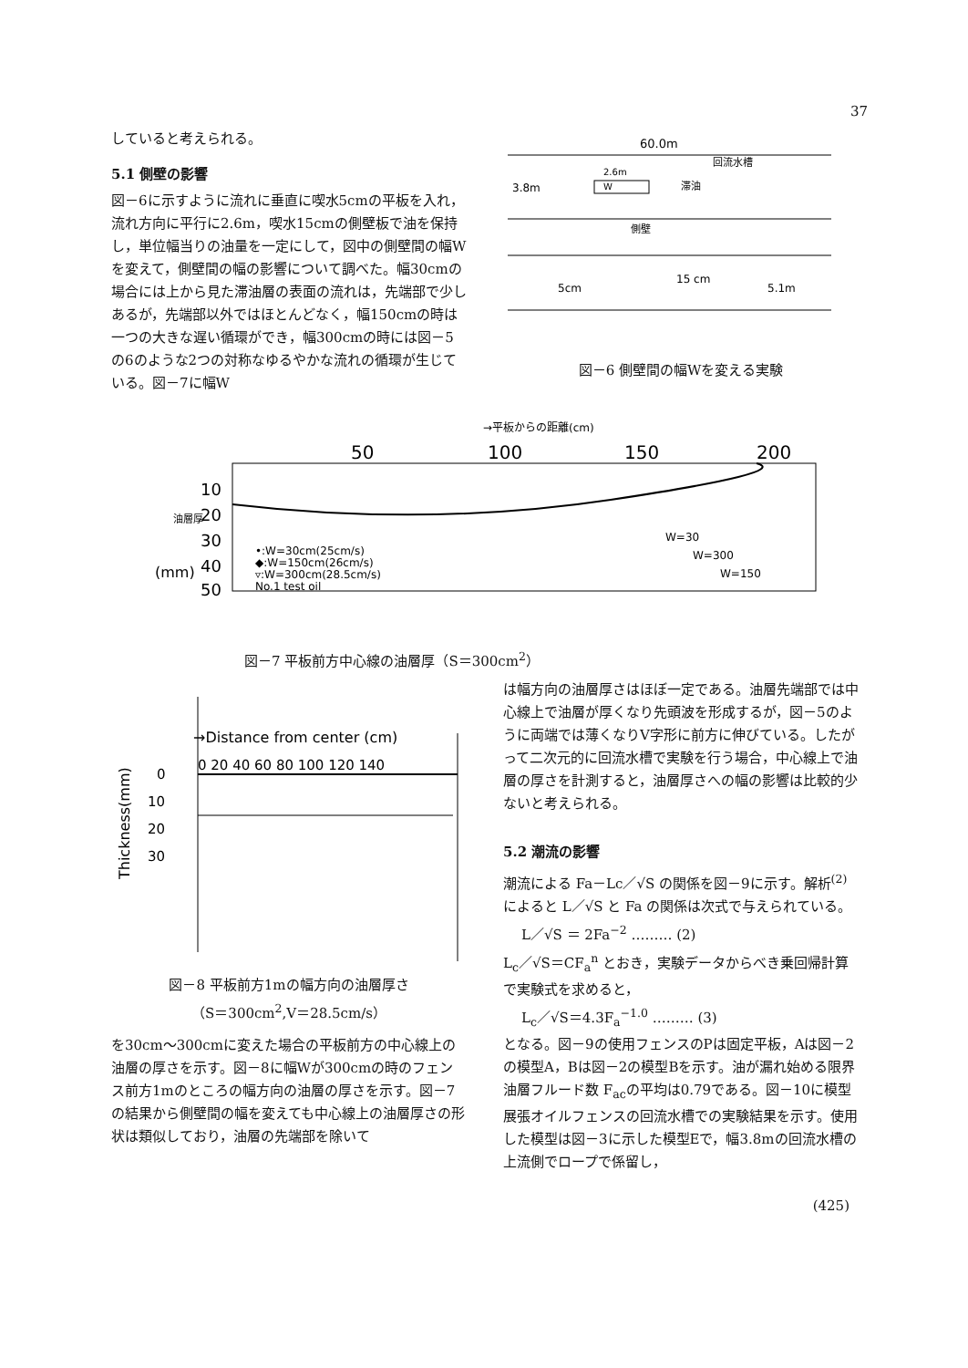37
していると考えられる。
5.1 側壁の影響
図－6に示すように流れに垂直に喫水5cmの平板を入れ，流れ方向に平行に2.6m，喫水15cmの側壁板で油を保持し，単位幅当りの油量を一定にして，図中の側壁間の幅Wを変えて，側壁間の幅の影響について調べた。幅30cmの場合には上から見た滞油層の表面の流れは，先端部で少しあるが，先端部以外ではほとんどなく，幅150cmの時は一つの大きな遅い循環ができ，幅300cmの時には図－5の6のような2つの対称なゆるやかな流れの循環が生じている。図－7に幅W
60.0m
回流水槽
3.8m
W
2.6m
滞油
側壁
5cm
15 cm
5.1m
図－6 側壁間の幅Wを変える実験
→平板からの距離(cm)
50
100
150
200
10
20
30
40
50
油層厚
(mm)
•:W=30cm(25cm/s)
◆:W=150cm(26cm/s)
▿:W=300cm(28.5cm/s)
No.1 test oil
W=30
W=300
W=150
図－7 平板前方中心線の油層厚（S＝300cm<sup>2</sup>）
→Distance from center (cm)
0 20 40 60 80 100 120 140
0
10
20
30
Thickness(mm)
図－8 平板前方1mの幅方向の油層厚さ
（S＝300cm<sup>2</sup>,V＝28.5cm/s）
を30cm～300cmに変えた場合の平板前方の中心線上の油層の厚さを示す。図－8に幅Wが300cmの時のフェンス前方1mのところの幅方向の油層の厚さを示す。図－7の結果から側壁間の幅を変えても中心線上の油層厚さの形状は類似しており，油層の先端部を除いて
は幅方向の油層厚さはほぼ一定である。油層先端部では中心線上で油層が厚くなり先頭波を形成するが，図－5のように両端では薄くなりV字形に前方に伸びている。したがって二次元的に回流水槽で実験を行う場合，中心線上で油層の厚さを計測すると，油層厚さへの幅の影響は比較的少ないと考えられる。
5.2 潮流の影響
潮流による Fa－Lc／√S の関係を図－9に示す。解析<sup>(2)</sup>によると L／√S と Fa の関係は次式で与えられている。
L／√S ＝ 2Fa<sup>−2</sup> ……… (2)
L<sub>c</sub>／√S＝CF<sub>a</sub><sup>n</sup> とおき，実験データからべき乗回帰計算で実験式を求めると，
L<sub>c</sub>／√S＝4.3F<sub>a</sub><sup>−1.0</sup> ……… (3)
となる。図－9の使用フェンスのPは固定平板，Aは図－2の模型A，Bは図－2の模型Bを示す。油が漏れ始める限界油層フルード数 F<sub>ac</sub>の平均は0.79である。図－10に模型展張オイルフェンスの回流水槽での実験結果を示す。使用した模型は図－3に示した模型Eで，幅3.8mの回流水槽の上流側でロープで係留し，
(425)